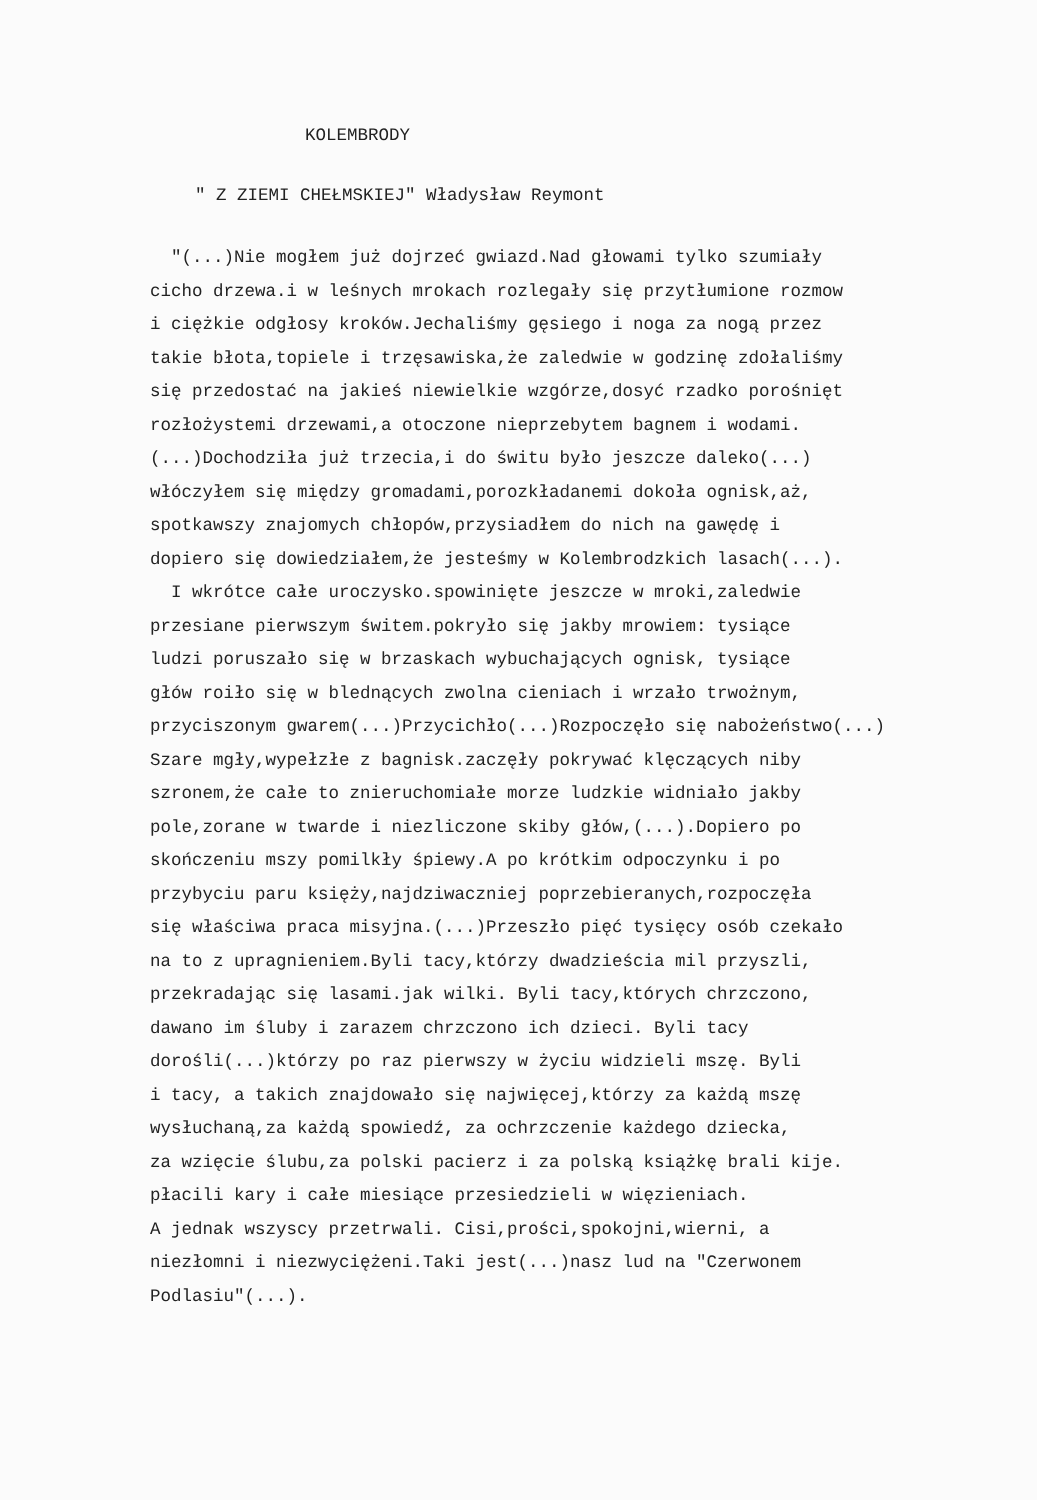KOLEMBRODY
" Z ZIEMI CHEŁMSKIEJ" Władysław Reymont
"(...)Nie mogłem już dojrzeć gwiazd.Nad głowami tylko szumiały
cicho drzewa.i w leśnych mrokach rozlegały się przytłumione rozmow
i ciężkie odgłosy kroków.Jechaliśmy gęsiego i noga za nogą przez
takie błota,topiele i trzęsawiska,że zaledwie w godzinę zdołaliśmy
się przedostać na jakieś niewielkie wzgórze,dosyć rzadko porośnięt
rozłożystemi drzewami,a otoczone nieprzebytem bagnem i wodami.
(...)Dochodziła już trzecia,i do świtu było jeszcze daleko(...)
włóczyłem się między gromadami,porozkładanemi dokoła ognisk,aż,
spotkawszy znajomych chłopów,przysiadłem do nich na gawędę i
dopiero się dowiedziałem,że jesteśmy w Kolembrodzkich lasach(...).
I wkrótce całe uroczysko.spowinięte jeszcze w mroki,zaledwie
przesiane pierwszym świtem.pokryło się jakby mrowiem: tysiące
ludzi poruszało się w brzaskach wybuchających ognisk, tysiące
głów roiło się w blednących zwolna cieniach i wrzało trwożnym,
przyciszonym gwarem(...)Przycichło(...)Rozpoczęło się nabożeństwo(...)
Szare mgły,wypełzłe z bagnisk.zaczęły pokrywać klęczących niby
szronem,że całe to znieruchomiałe morze ludzkie widniało jakby
pole,zorane w twarde i niezliczone skiby głów,(...).Dopiero po
skończeniu mszy pomilkły śpiewy.A po krótkim odpoczynku i po
przybyciu paru księży,najdziwaczniej poprzebieranych,rozpoczęła
się właściwa praca misyjna.(...)Przeszło pięć tysięcy osób czekało
na to z upragnieniem.Byli tacy,którzy dwadzieścia mil przyszli,
przekradając się lasami.jak wilki. Byli tacy,których chrzczono,
dawano im śluby i zarazem chrzczono ich dzieci. Byli tacy
dorośli(...)którzy po raz pierwszy w życiu widzieli mszę. Byli
i tacy, a takich znajdowało się najwięcej,którzy za każdą mszę
wysłuchaną,za każdą spowiedź, za ochrzczenie każdego dziecka,
za wzięcie ślubu,za polski pacierz i za polską książkę brali kije.
płacili kary i całe miesiące przesiedzieli w więzieniach.
A jednak wszyscy przetrwali. Cisi,prości,spokojni,wierni, a
niezłomni i niezwyciężeni.Taki jest(...)nasz lud na "Czerwonem
Podlasiu"(...).